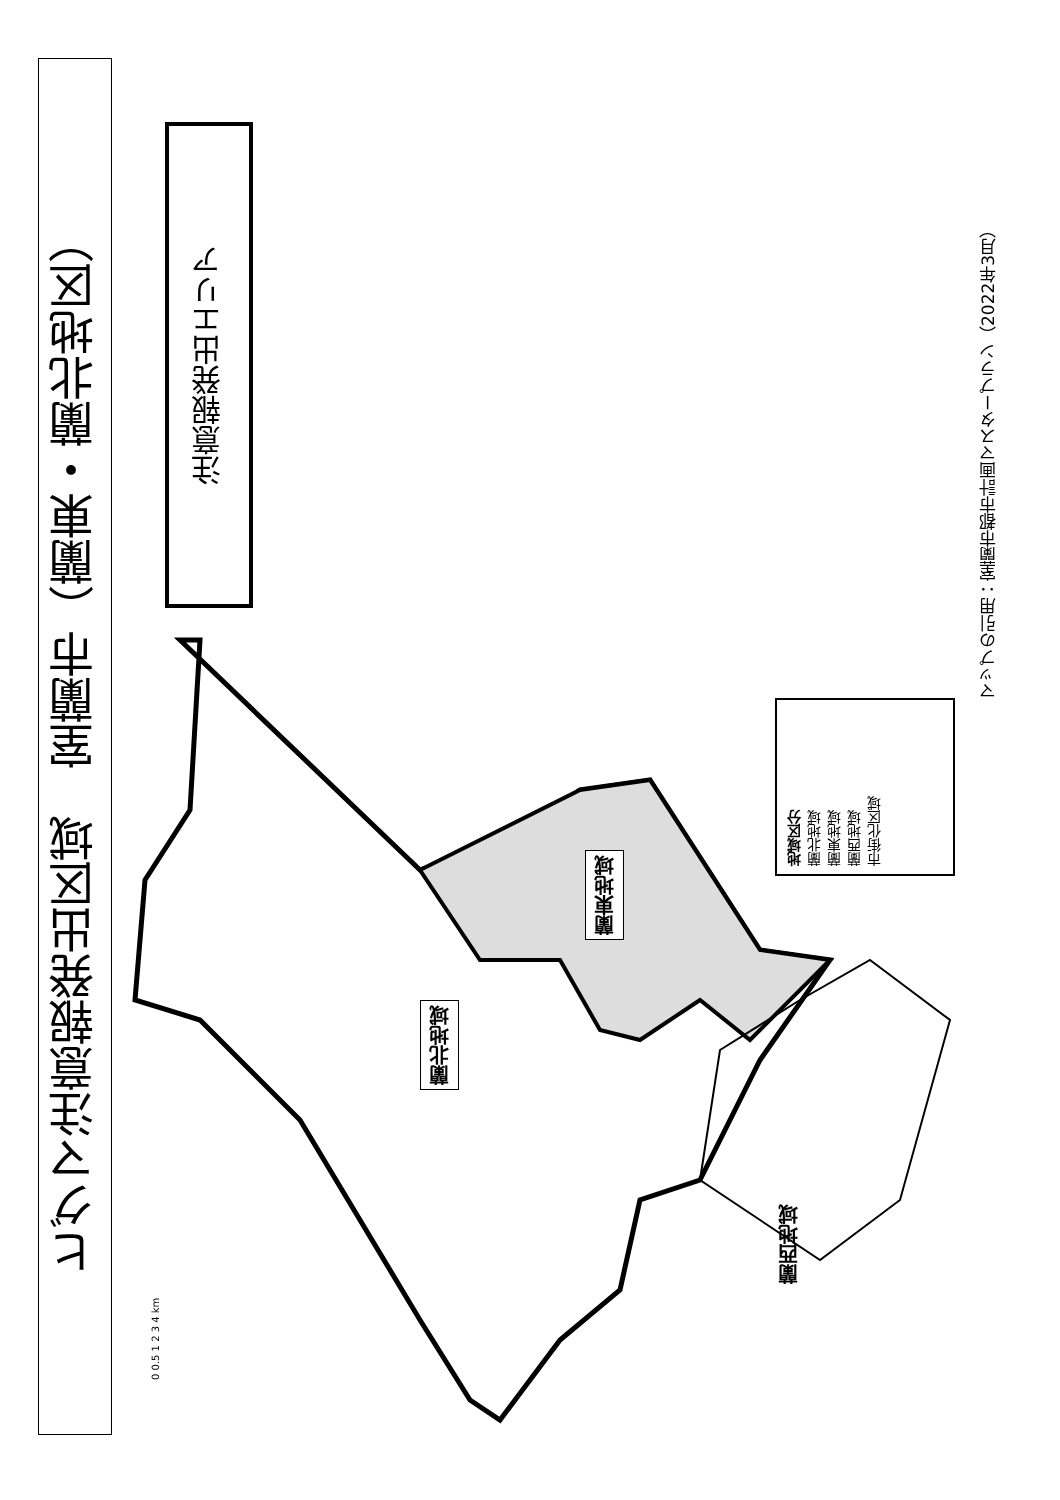ヒグマ注意報発出区域　室蘭市（蘭東・蘭北地区）
注意報発出エリア
マップの引用：室蘭市都市計画マスタープラン（2022年3月）
地域区分
蘭北地域
蘭東地域
蘭西地域
市街化区域
蘭東地域
蘭北地域
蘭西地域
0 0.5 1 2 3 4 km